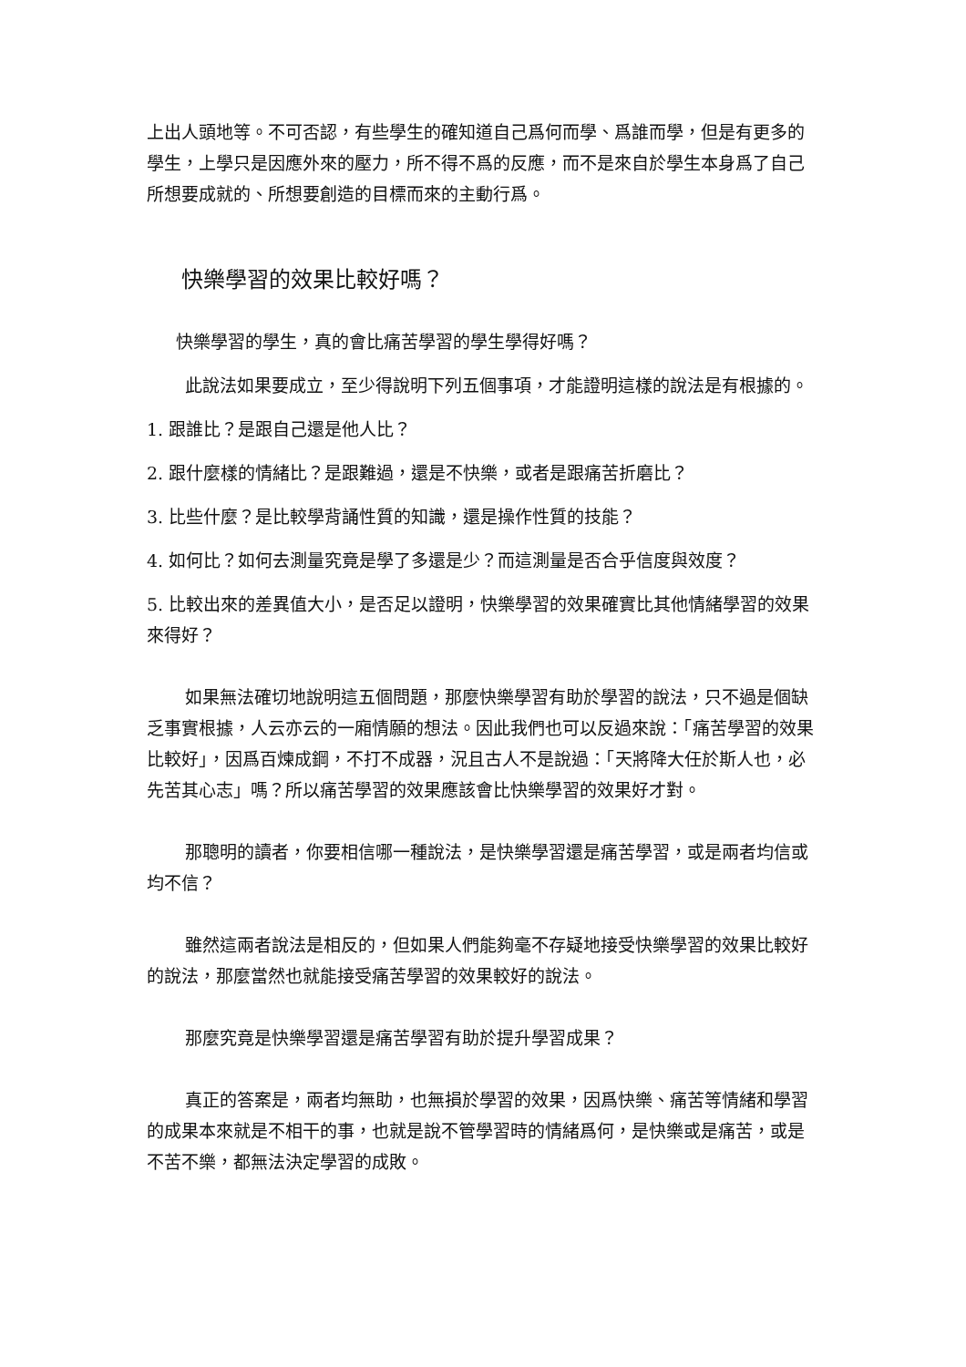上出人頭地等。不可否認，有些學生的確知道自己爲何而學、爲誰而學，但是有更多的學生，上學只是因應外來的壓力，所不得不爲的反應，而不是來自於學生本身爲了自己所想要成就的、所想要創造的目標而來的主動行爲。
快樂學習的效果比較好嗎？
快樂學習的學生，真的會比痛苦學習的學生學得好嗎？
此說法如果要成立，至少得說明下列五個事項，才能證明這樣的說法是有根據的。
1. 跟誰比？是跟自己還是他人比？
2. 跟什麼樣的情緒比？是跟難過，還是不快樂，或者是跟痛苦折磨比？
3. 比些什麼？是比較學背誦性質的知識，還是操作性質的技能？
4. 如何比？如何去測量究竟是學了多還是少？而這測量是否合乎信度與效度？
5. 比較出來的差異值大小，是否足以證明，快樂學習的效果確實比其他情緒學習的效果來得好？
如果無法確切地說明這五個問題，那麼快樂學習有助於學習的說法，只不過是個缺乏事實根據，人云亦云的一廂情願的想法。因此我們也可以反過來說：「痛苦學習的效果比較好」，因爲百煉成鋼，不打不成器，況且古人不是說過：「天將降大任於斯人也，必先苦其心志」嗎？所以痛苦學習的效果應該會比快樂學習的效果好才對。
那聰明的讀者，你要相信哪一種說法，是快樂學習還是痛苦學習，或是兩者均信或均不信？
雖然這兩者說法是相反的，但如果人們能夠毫不存疑地接受快樂學習的效果比較好的說法，那麼當然也就能接受痛苦學習的效果較好的說法。
那麼究竟是快樂學習還是痛苦學習有助於提升學習成果？
真正的答案是，兩者均無助，也無損於學習的效果，因爲快樂、痛苦等情緒和學習的成果本來就是不相干的事，也就是說不管學習時的情緒爲何，是快樂或是痛苦，或是不苦不樂，都無法決定學習的成敗。